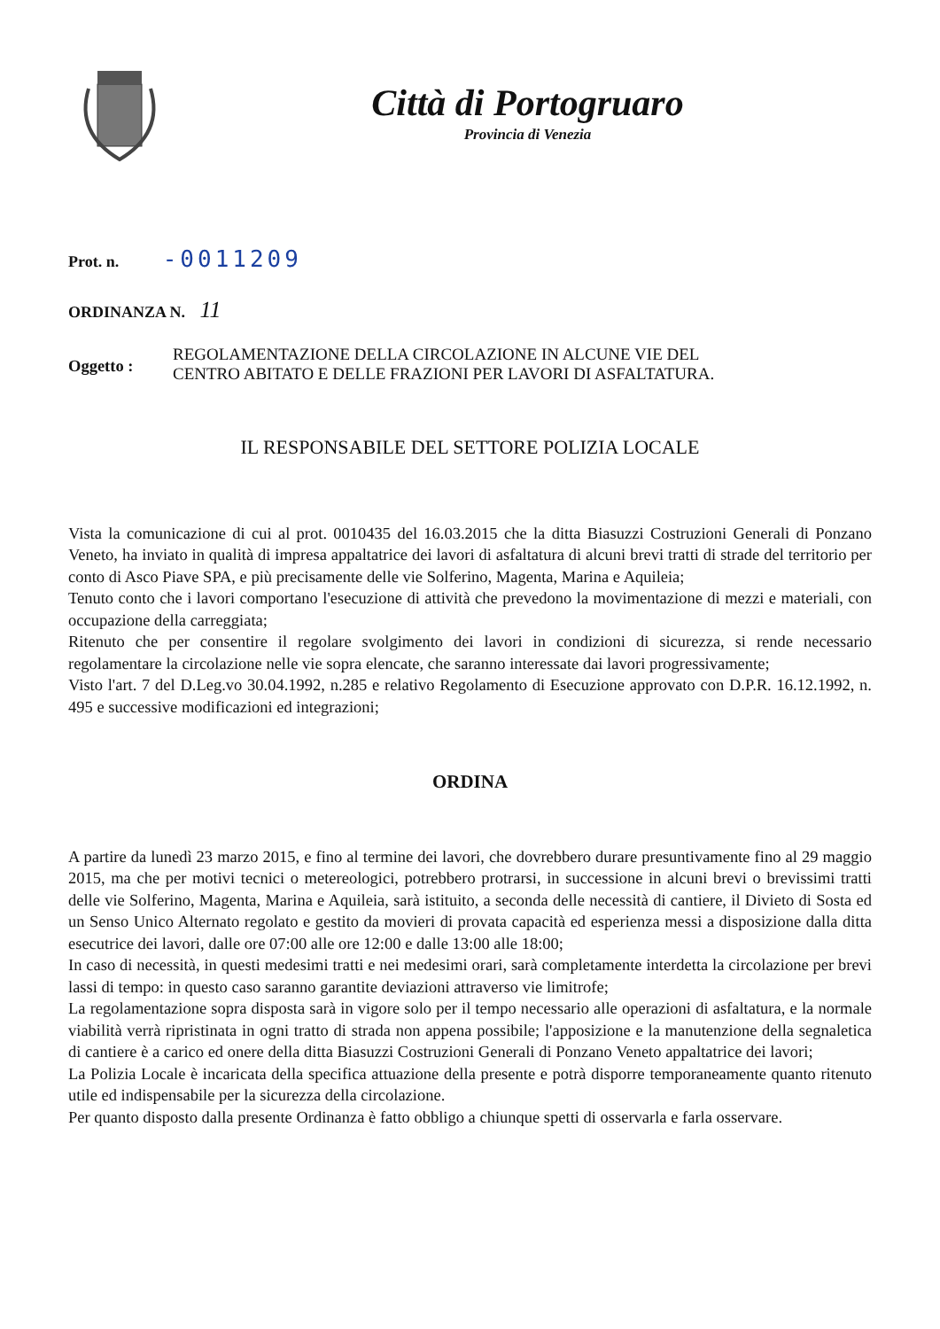Città di Portogruaro
Provincia di Venezia
Prot. n. -0011209
ORDINANZA N. 11
Oggetto :
REGOLAMENTAZIONE DELLA CIRCOLAZIONE IN ALCUNE VIE DEL
CENTRO ABITATO E DELLE FRAZIONI PER LAVORI DI ASFALTATURA.
IL RESPONSABILE DEL SETTORE POLIZIA LOCALE
Vista la comunicazione di cui al prot. 0010435 del 16.03.2015 che la ditta Biasuzzi Costruzioni Generali di Ponzano Veneto, ha inviato in qualità di impresa appaltatrice dei lavori di asfaltatura di alcuni brevi tratti di strade del territorio per conto di Asco Piave SPA, e più precisamente delle vie Solferino, Magenta, Marina e Aquileia;
Tenuto conto che i lavori comportano l'esecuzione di attività che prevedono la movimentazione di mezzi e materiali, con occupazione della carreggiata;
Ritenuto che per consentire il regolare svolgimento dei lavori in condizioni di sicurezza, si rende necessario regolamentare la circolazione nelle vie sopra elencate, che saranno interessate dai lavori progressivamente;
Visto l'art. 7 del D.Leg.vo 30.04.1992, n.285 e relativo Regolamento di Esecuzione approvato con D.P.R. 16.12.1992, n. 495 e successive modificazioni ed integrazioni;
ORDINA
A partire da lunedì 23 marzo 2015, e fino al termine dei lavori, che dovrebbero durare presuntivamente fino al 29 maggio 2015, ma che per motivi tecnici o metereologici, potrebbero protrarsi, in successione in alcuni brevi o brevissimi tratti delle vie Solferino, Magenta, Marina e Aquileia, sarà istituito, a seconda delle necessità di cantiere, il Divieto di Sosta ed un Senso Unico Alternato regolato e gestito da movieri di provata capacità ed esperienza messi a disposizione dalla ditta esecutrice dei lavori, dalle ore 07:00 alle ore 12:00 e dalle 13:00 alle 18:00;
In caso di necessità, in questi medesimi tratti e nei medesimi orari, sarà completamente interdetta la circolazione per brevi lassi di tempo: in questo caso saranno garantite deviazioni attraverso vie limitrofe;
La regolamentazione sopra disposta sarà in vigore solo per il tempo necessario alle operazioni di asfaltatura, e la normale viabilità verrà ripristinata in ogni tratto di strada non appena possibile; l'apposizione e la manutenzione della segnaletica di cantiere è a carico ed onere della ditta Biasuzzi Costruzioni Generali di Ponzano Veneto appaltatrice dei lavori;
La Polizia Locale è incaricata della specifica attuazione della presente e potrà disporre temporaneamente quanto ritenuto utile ed indispensabile per la sicurezza della circolazione.
Per quanto disposto dalla presente Ordinanza è fatto obbligo a chiunque spetti di osservarla e farla osservare.